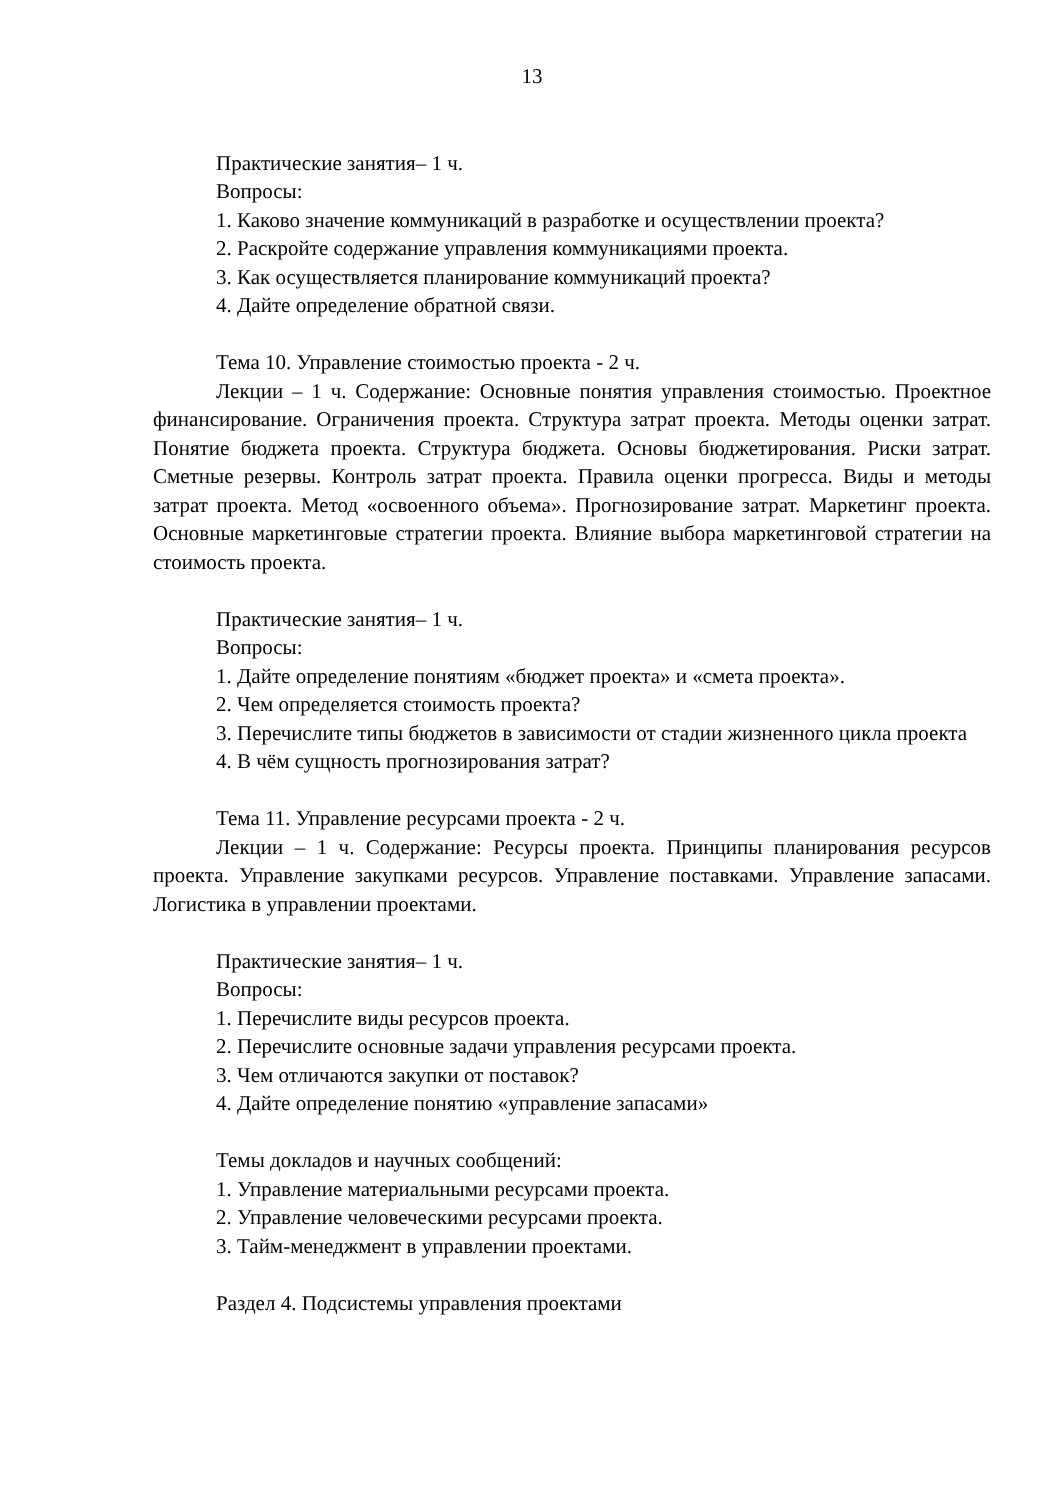13
Практические занятия– 1 ч.
Вопросы:
1. Каково значение коммуникаций в разработке и осуществлении проекта?
2. Раскройте содержание управления коммуникациями проекта.
3. Как осуществляется планирование коммуникаций проекта?
4. Дайте определение обратной связи.
Тема 10. Управление стоимостью проекта - 2 ч.
Лекции – 1 ч. Содержание: Основные понятия управления стоимостью. Проектное финансирование. Ограничения проекта. Структура затрат проекта. Методы оценки затрат. Понятие бюджета проекта. Структура бюджета. Основы бюджетирования. Риски затрат. Сметные резервы. Контроль затрат проекта. Правила оценки прогресса. Виды и методы затрат проекта. Метод «освоенного объема». Прогнозирование затрат. Маркетинг проекта. Основные маркетинговые стратегии проекта. Влияние выбора маркетинговой стратегии на стоимость проекта.
Практические занятия– 1 ч.
Вопросы:
1. Дайте определение понятиям «бюджет проекта» и «смета проекта».
2. Чем определяется стоимость проекта?
3. Перечислите типы бюджетов в зависимости от стадии жизненного цикла проекта
4. В чём сущность прогнозирования затрат?
Тема 11. Управление ресурсами проекта - 2 ч.
Лекции – 1 ч. Содержание: Ресурсы проекта. Принципы планирования ресурсов проекта. Управление закупками ресурсов. Управление поставками. Управление запасами. Логистика в управлении проектами.
Практические занятия– 1 ч.
Вопросы:
1. Перечислите виды ресурсов проекта.
2. Перечислите основные задачи управления ресурсами проекта.
3. Чем отличаются закупки от поставок?
4. Дайте определение понятию «управление запасами»
Темы докладов и научных сообщений:
1. Управление материальными ресурсами проекта.
2. Управление человеческими ресурсами проекта.
3. Тайм-менеджмент в управлении проектами.
Раздел 4. Подсистемы управления проектами